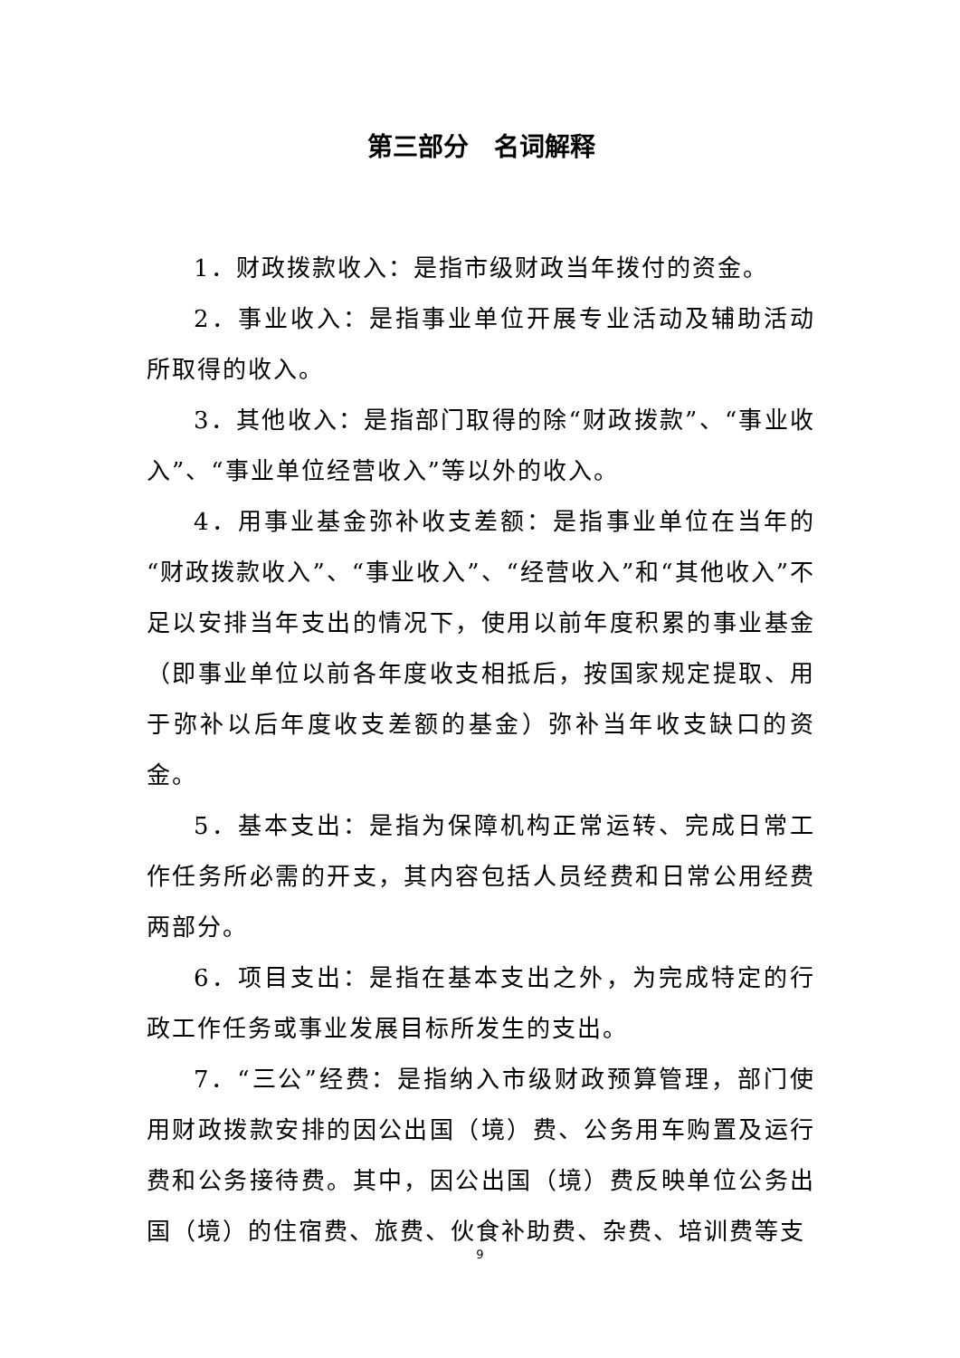第三部分　名词解释
1．财政拨款收入：是指市级财政当年拨付的资金。
2．事业收入：是指事业单位开展专业活动及辅助活动所取得的收入。
3．其他收入：是指部门取得的除“财政拨款”、“事业收入”、“事业单位经营收入”等以外的收入。
4．用事业基金弥补收支差额：是指事业单位在当年的“财政拨款收入”、“事业收入”、“经营收入”和“其他收入”不足以安排当年支出的情况下，使用以前年度积累的事业基金（即事业单位以前各年度收支相抵后，按国家规定提取、用于弥补以后年度收支差额的基金）弥补当年收支缺口的资金。
5．基本支出：是指为保障机构正常运转、完成日常工作任务所必需的开支，其内容包括人员经费和日常公用经费两部分。
6．项目支出：是指在基本支出之外，为完成特定的行政工作任务或事业发展目标所发生的支出。
7．“三公”经费：是指纳入市级财政预算管理，部门使用财政拨款安排的因公出国（境）费、公务用车购置及运行费和公务接待费。其中，因公出国（境）费反映单位公务出国（境）的住宿费、旅费、伙食补助费、杂费、培训费等支
9